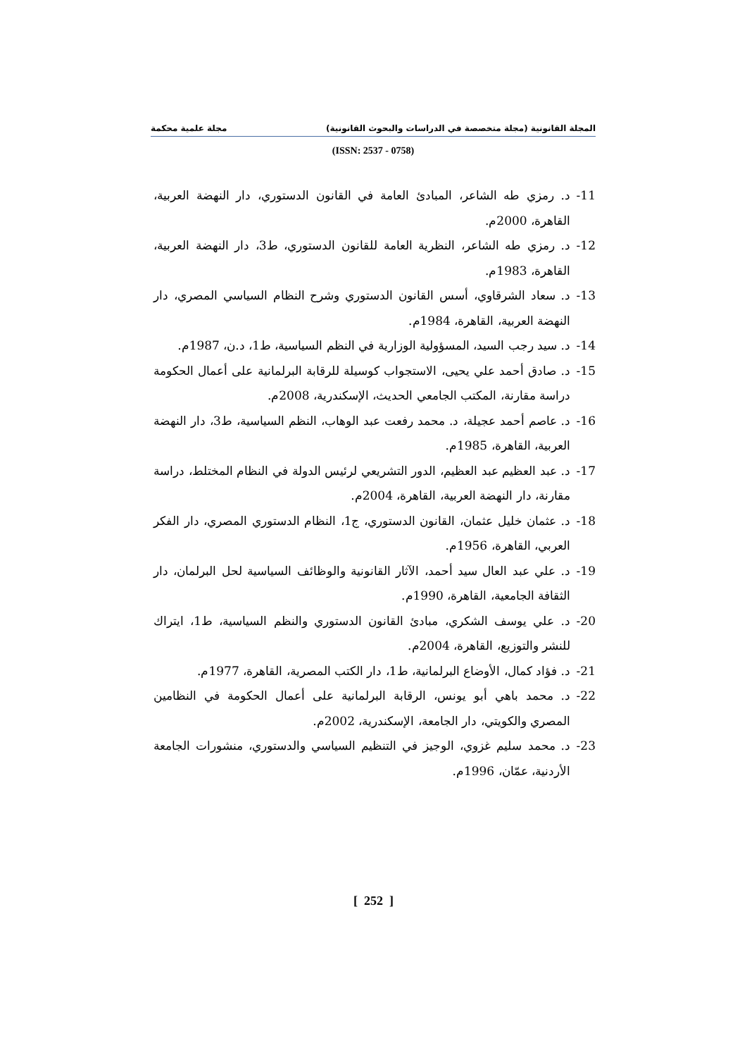المجلة القانونية (مجلة متخصصة في الدراسات والبحوث القانونية) مجلة علمية محكمة
(ISSN: 2537 - 0758)
11- د. رمزي طه الشاعر، المبادئ العامة في القانون الدستوري، دار النهضة العربية، القاهرة، 2000م.
12- د. رمزي طه الشاعر، النظرية العامة للقانون الدستوري، ط3، دار النهضة العربية، القاهرة، 1983م.
13- د. سعاد الشرقاوي، أسس القانون الدستوري وشرح النظام السياسي المصري، دار النهضة العربية، القاهرة، 1984م.
14- د. سيد رجب السيد، المسؤولية الوزارية في النظم السياسية، ط1، د.ن، 1987م.
15- د. صادق أحمد علي يحيى، الاستجواب كوسيلة للرقابة البرلمانية على أعمال الحكومة دراسة مقارنة، المكتب الجامعي الحديث، الإسكندرية، 2008م.
16- د. عاصم أحمد عجيلة، د. محمد رفعت عبد الوهاب، النظم السياسية، ط3، دار النهضة العربية، القاهرة، 1985م.
17- د. عبد العظيم عبد العظيم، الدور التشريعي لرئيس الدولة في النظام المختلط، دراسة مقارنة، دار النهضة العربية، القاهرة، 2004م.
18- د. عثمان خليل عثمان، القانون الدستوري، ج1، النظام الدستوري المصري، دار الفكر العربي، القاهرة، 1956م.
19- د. علي عبد العال سيد أحمد، الآثار القانونية والوظائف السياسية لحل البرلمان، دار الثقافة الجامعية، القاهرة، 1990م.
20- د. علي يوسف الشكري، مبادئ القانون الدستوري والنظم السياسية، ط1، ايتراك للنشر والتوزيع، القاهرة، 2004م.
21- د. فؤاد كمال، الأوضاع البرلمانية، ط1، دار الكتب المصرية، القاهرة، 1977م.
22- د. محمد باهي أبو يونس، الرقابة البرلمانية على أعمال الحكومة في النظامين المصري والكويتي، دار الجامعة، الإسكندرية، 2002م.
23- د. محمد سليم غزوي، الوجيز في التنظيم السياسي والدستوري، منشورات الجامعة الأردنية، عمّان، 1996م.
[ 252 ]